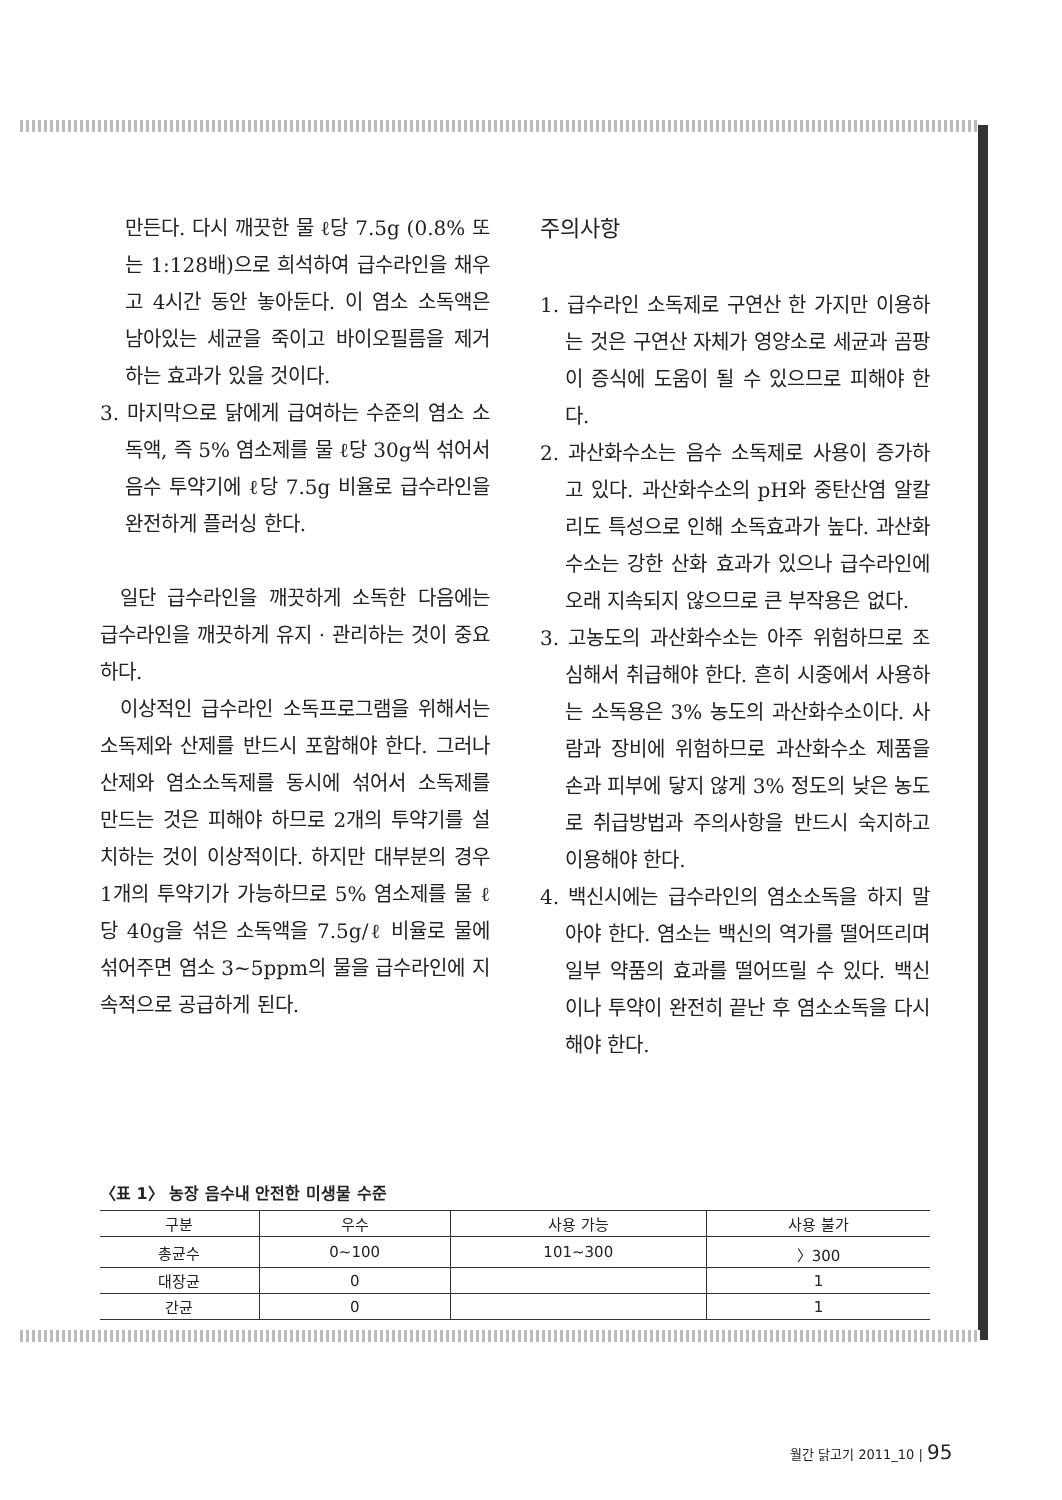만든다. 다시 깨끗한 물 ℓ당 7.5g (0.8% 또는 1:128배)으로 희석하여 급수라인을 채우고 4시간 동안 놓아둔다. 이 염소 소독액은 남아있는 세균을 죽이고 바이오필름을 제거하는 효과가 있을 것이다.
3. 마지막으로 닭에게 급여하는 수준의 염소 소독액, 즉 5% 염소제를 물 ℓ당 30g씩 섞어서 음수 투약기에 ℓ당 7.5g 비율로 급수라인을 완전하게 플러싱 한다.
일단 급수라인을 깨끗하게 소독한 다음에는 급수라인을 깨끗하게 유지 · 관리하는 것이 중요하다.
이상적인 급수라인 소독프로그램을 위해서는 소독제와 산제를 반드시 포함해야 한다. 그러나 산제와 염소소독제를 동시에 섞어서 소독제를 만드는 것은 피해야 하므로 2개의 투약기를 설치하는 것이 이상적이다. 하지만 대부분의 경우 1개의 투약기가 가능하므로 5% 염소제를 물 ℓ당 40g을 섞은 소독액을 7.5g/ℓ 비율로 물에 섞어주면 염소 3~5ppm의 물을 급수라인에 지속적으로 공급하게 된다.
주의사항
1. 급수라인 소독제로 구연산 한 가지만 이용하는 것은 구연산 자체가 영양소로 세균과 곰팡이 증식에 도움이 될 수 있으므로 피해야 한다.
2. 과산화수소는 음수 소독제로 사용이 증가하고 있다. 과산화수소의 pH와 중탄산염 알칼리도 특성으로 인해 소독효과가 높다. 과산화수소는 강한 산화 효과가 있으나 급수라인에 오래 지속되지 않으므로 큰 부작용은 없다.
3. 고농도의 과산화수소는 아주 위험하므로 조심해서 취급해야 한다. 흔히 시중에서 사용하는 소독용은 3% 농도의 과산화수소이다. 사람과 장비에 위험하므로 과산화수소 제품을 손과 피부에 닿지 않게 3% 정도의 낮은 농도로 취급방법과 주의사항을 반드시 숙지하고 이용해야 한다.
4. 백신시에는 급수라인의 염소소독을 하지 말아야 한다. 염소는 백신의 역가를 떨어뜨리며 일부 약품의 효과를 떨어뜨릴 수 있다. 백신이나 투약이 완전히 끝난 후 염소소독을 다시 해야 한다.
〈표 1〉 농장 음수내 안전한 미생물 수준
| 구분 | 우수 | 사용 가능 | 사용 불가 |
| --- | --- | --- | --- |
| 총균수 | 0~100 | 101~300 | 〉300 |
| 대장균 | 0 | | 1 |
| 간균 | 0 | | 1 |
월간 닭고기 2011_10 | 95